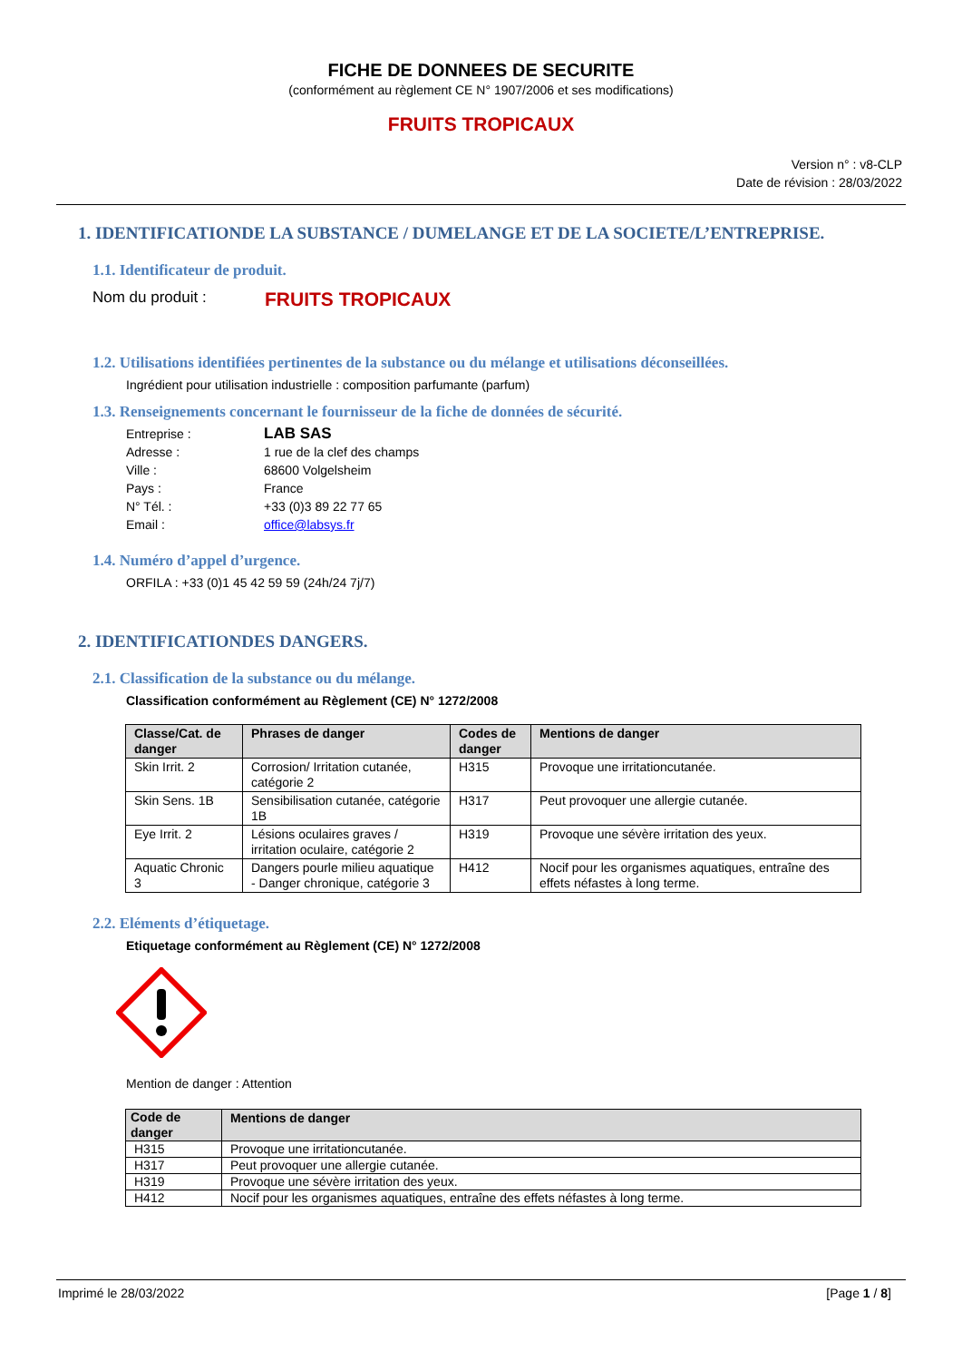FICHE DE DONNEES DE SECURITE
(conformément au règlement CE N° 1907/2006 et ses modifications)
FRUITS TROPICAUX
Version n° : v8-CLP
Date de révision : 28/03/2022
1. IDENTIFICATIONDE LA SUBSTANCE / DUMELANGE ET DE LA SOCIETE/L’ENTREPRISE.
1.1. Identificateur de produit.
Nom du produit : FRUITS TROPICAUX
1.2. Utilisations identifiées pertinentes de la substance ou du mélange et utilisations déconseillées.
Ingrédient pour utilisation industrielle : composition parfumante (parfum)
1.3. Renseignements concernant le fournisseur de la fiche de données de sécurité.
| Entreprise : | LAB SAS |
| Adresse : | 1 rue de la clef des champs |
| Ville : | 68600 Volgelsheim |
| Pays : | France |
| N° Tél. : | +33 (0)3 89 22 77 65 |
| Email : | office@labsys.fr |
1.4. Numéro d’appel d’urgence.
ORFILA : +33 (0)1 45 42 59 59 (24h/24 7j/7)
2. IDENTIFICATIONDES DANGERS.
2.1. Classification de la substance ou du mélange.
Classification conformément au Règlement (CE) N° 1272/2008
| Classe/Cat. de danger | Phrases de danger | Codes de danger | Mentions de danger |
| --- | --- | --- | --- |
| Skin Irrit. 2 | Corrosion/ Irritation cutanée, catégorie 2 | H315 | Provoque une irritationcutanée. |
| Skin Sens. 1B | Sensibilisation cutanée, catégorie 1B | H317 | Peut provoquer une allergie cutanée. |
| Eye Irrit. 2 | Lésions oculaires graves / irritation oculaire, catégorie 2 | H319 | Provoque une sévère irritation des yeux. |
| Aquatic Chronic 3 | Dangers pourle milieu aquatique - Danger chronique, catégorie 3 | H412 | Nocif pour les organismes aquatiques, entraîne des effets néfastes à long terme. |
2.2. Eléments d’étiquetage.
Etiquetage conformément au Règlement (CE) N° 1272/2008
Mention de danger : Attention
| Code de danger | Mentions de danger |
| --- | --- |
| H315 | Provoque une irritationcutanée. |
| H317 | Peut provoquer une allergie cutanée. |
| H319 | Provoque une sévère irritation des yeux. |
| H412 | Nocif pour les organismes aquatiques, entraîne des effets néfastes à long terme. |
Imprimé le 28/03/2022 [Page 1 / 8]